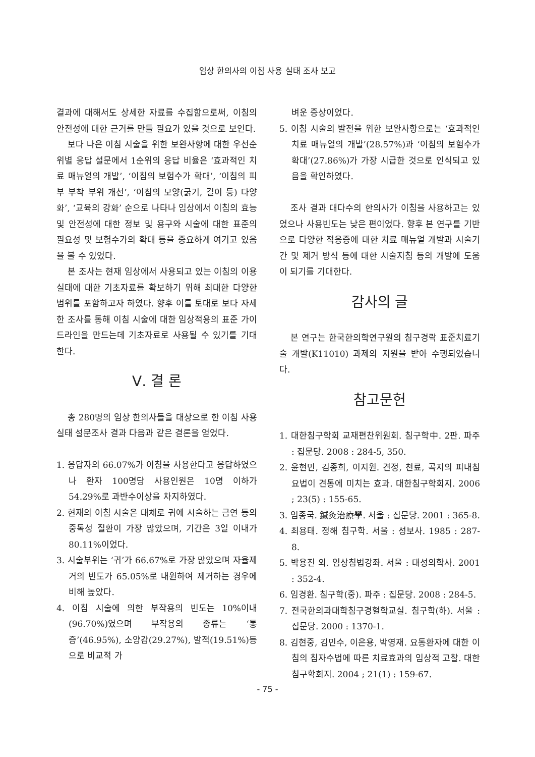임상 한의사의 이침 사용 실태 조사 보고
결과에 대해서도 상세한 자료를 수집함으로써, 이침의 안전성에 대한 근거를 만들 필요가 있을 것으로 보인다.
보다 나은 이침 시술을 위한 보완사항에 대한 우선순위별 응답 설문에서 1순위의 응답 비율은 ‘효과적인 치료 매뉴얼의 개발’, ‘이침의 보험수가 확대’, ‘이침의 피부 부착 부위 개선’, ‘이침의 모양(굵기, 길이 등) 다양화’, ‘교육의 강화’ 순으로 나타나 임상에서 이침의 효능 및 안전성에 대한 정보 및 용구와 시술에 대한 표준의 필요성 및 보험수가의 확대 등을 중요하게 여기고 있음을 볼 수 있었다.
본 조사는 현재 임상에서 사용되고 있는 이침의 이용 실태에 대한 기초자료를 확보하기 위해 최대한 다양한 범위를 포함하고자 하였다. 향후 이를 토대로 보다 자세한 조사를 통해 이침 시술에 대한 임상적용의 표준 가이드라인을 만드는데 기초자료로 사용될 수 있기를 기대한다.
Ⅴ. 결 론
총 280명의 임상 한의사들을 대상으로 한 이침 사용 실태 설문조사 결과 다음과 같은 결론을 얻었다.
1. 응답자의 66.07%가 이침을 사용한다고 응답하였으나 환자 100명당 사용인원은 10명 이하가 54.29%로 과반수이상을 차지하였다.
2. 현재의 이침 시술은 대체로 귀에 시술하는 금연 등의 중독성 질환이 가장 많았으며, 기간은 3일 이내가 80.11%이었다.
3. 시술부위는 ‘귀’가 66.67%로 가장 많았으며 자율제거의 빈도가 65.05%로 내원하여 제거하는 경우에 비해 높았다.
4. 이침 시술에 의한 부작용의 빈도는 10%이내(96.70%)였으며 부작용의 종류는 ‘통증’(46.95%), 소양감(29.27%), 발적(19.51%)등으로 비교적 가
벼운 증상이었다.
5. 이침 시술의 발전을 위한 보완사항으로는 ‘효과적인 치료 매뉴얼의 개발’(28.57%)과 ‘이침의 보험수가 확대’(27.86%)가 가장 시급한 것으로 인식되고 있음을 확인하였다.
조사 결과 대다수의 한의사가 이침을 사용하고는 있었으나 사용빈도는 낮은 편이었다. 향후 본 연구를 기반으로 다양한 적응증에 대한 치료 매뉴얼 개발과 시술기간 및 제거 방식 등에 대한 시술지침 등의 개발에 도움이 되기를 기대한다.
감사의 글
본 연구는 한국한의학연구원의 침구경락 표준치료기술 개발(K11010) 과제의 지원을 받아 수행되었습니다.
참고문헌
1. 대한침구학회 교재편찬위원회. 침구학中. 2판. 파주 : 집문당. 2008 : 284-5, 350.
2. 윤현민, 김종희, 이지원. 견정, 천료, 곡지의 피내침 요법이 견통에 미치는 효과. 대한침구학회지. 2006 ; 23(5) : 155-65.
3. 임종국. 鍼灸治療學. 서울 : 집문당. 2001 : 365-8.
4. 최용태. 정해 침구학. 서울 : 성보사. 1985 : 287-8.
5. 박용진 외. 임상침법강좌. 서울 : 대성의학사. 2001 : 352-4.
6. 임경환. 침구학(중). 파주 : 집문당. 2008 : 284-5.
7. 전국한의과대학침구경혈학교실. 침구학(하). 서울 : 집문당. 2000 : 1370-1.
8. 김현중, 김민수, 이은용, 박영재. 요통환자에 대한 이침의 침자수법에 따른 치료효과의 임상적 고찰. 대한침구학회지. 2004 ; 21(1) : 159-67.
- 75 -